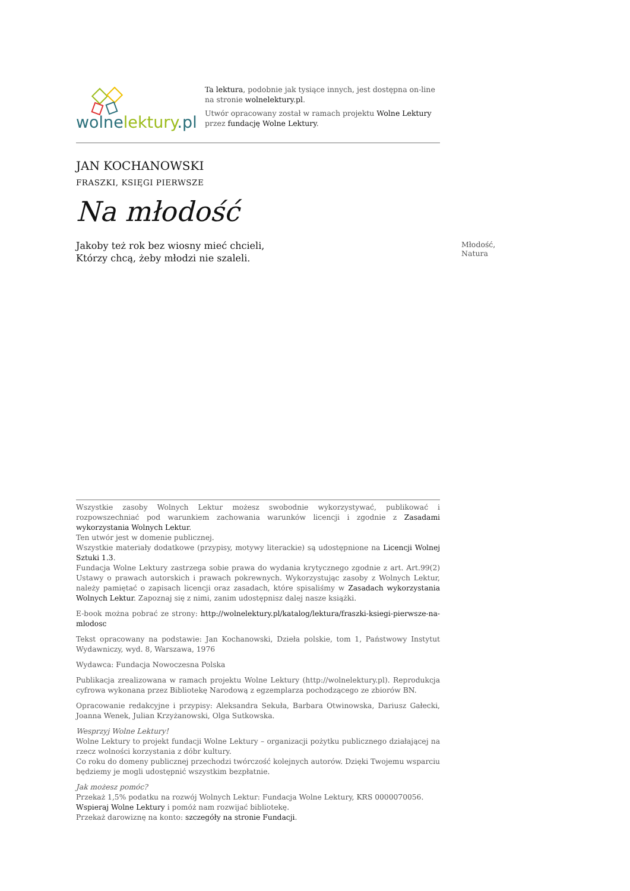wolnelektury.pl
Ta lektura, podobnie jak tysiące innych, jest dostępna on-line na stronie wolnelektury.pl.
Utwór opracowany został w ramach projektu Wolne Lektury przez fundację Wolne Lektury.
JAN KOCHANOWSKI
FRASZKI, KSIĘGI PIERWSZE
Na młodość
Jakoby też rok bez wiosny mieć chcieli,
Którzy chcą, żeby młodzi nie szaleli.
Młodość, Natura
Wszystkie zasoby Wolnych Lektur możesz swobodnie wykorzystywać, publikować i rozpowszechniać pod warunkiem zachowania warunków licencji i zgodnie z Zasadami wykorzystania Wolnych Lektur.
Ten utwór jest w domenie publicznej.
Wszystkie materiały dodatkowe (przypisy, motywy literackie) są udostępnione na Licencji Wolnej Sztuki 1.3.
Fundacja Wolne Lektury zastrzega sobie prawa do wydania krytycznego zgodnie z art. Art.99(2) Ustawy o prawach autorskich i prawach pokrewnych. Wykorzystując zasoby z Wolnych Lektur, należy pamiętać o zapisach licencji oraz zasadach, które spisaliśmy w Zasadach wykorzystania Wolnych Lektur. Zapoznaj się z nimi, zanim udostępnisz dalej nasze książki.
E-book można pobrać ze strony: http://wolnelektury.pl/katalog/lektura/fraszki-ksiegi-pierwsze-na-mlodosc
Tekst opracowany na podstawie: Jan Kochanowski, Dzieła polskie, tom 1, Państwowy Instytut Wydawniczy, wyd. 8, Warszawa, 1976
Wydawca: Fundacja Nowoczesna Polska
Publikacja zrealizowana w ramach projektu Wolne Lektury (http://wolnelektury.pl). Reprodukcja cyfrowa wykonana przez Bibliotekę Narodową z egzemplarza pochodzącego ze zbiorów BN.
Opracowanie redakcyjne i przypisy: Aleksandra Sekuła, Barbara Otwinowska, Dariusz Gałecki, Joanna Wenek, Julian Krzyżanowski, Olga Sutkowska.
Wesprzyj Wolne Lektury!
Wolne Lektury to projekt fundacji Wolne Lektury – organizacji pożytku publicznego działającej na rzecz wolności korzystania z dóbr kultury.
Co roku do domeny publicznej przechodzi twórczość kolejnych autorów. Dzięki Twojemu wsparciu będziemy je mogli udostępnić wszystkim bezpłatnie.
Jak możesz pomóc?
Przekaż 1,5% podatku na rozwój Wolnych Lektur: Fundacja Wolne Lektury, KRS 0000070056.
Wspieraj Wolne Lektury i pomóż nam rozwijać bibliotekę.
Przekaż darowiznę na konto: szczegóły na stronie Fundacji.